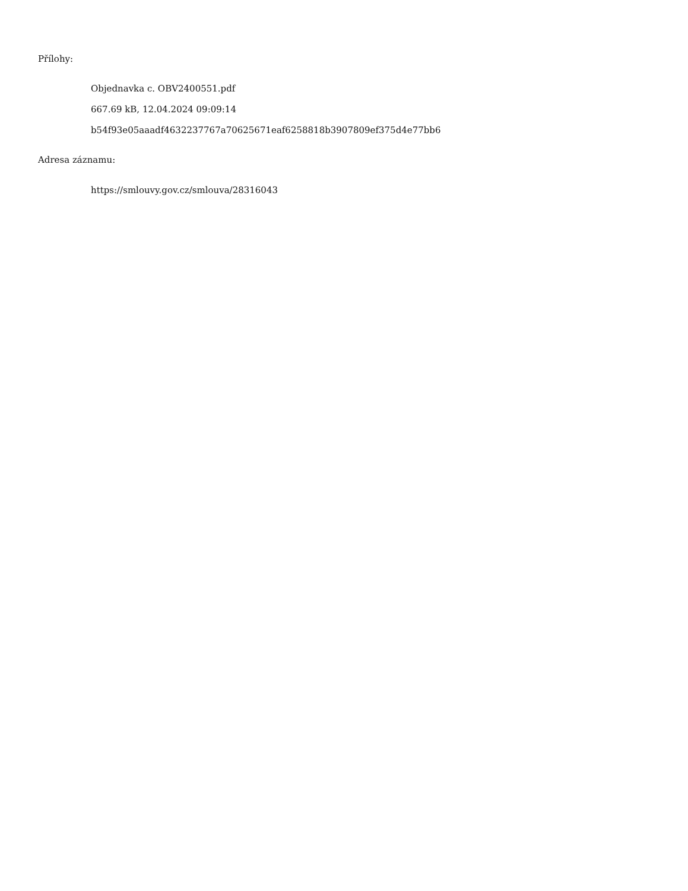Přílohy:
Objednavka c. OBV2400551.pdf
667.69 kB, 12.04.2024 09:09:14
b54f93e05aaadf4632237767a70625671eaf6258818b3907809ef375d4e77bb6
Adresa záznamu:
https://smlouvy.gov.cz/smlouva/28316043